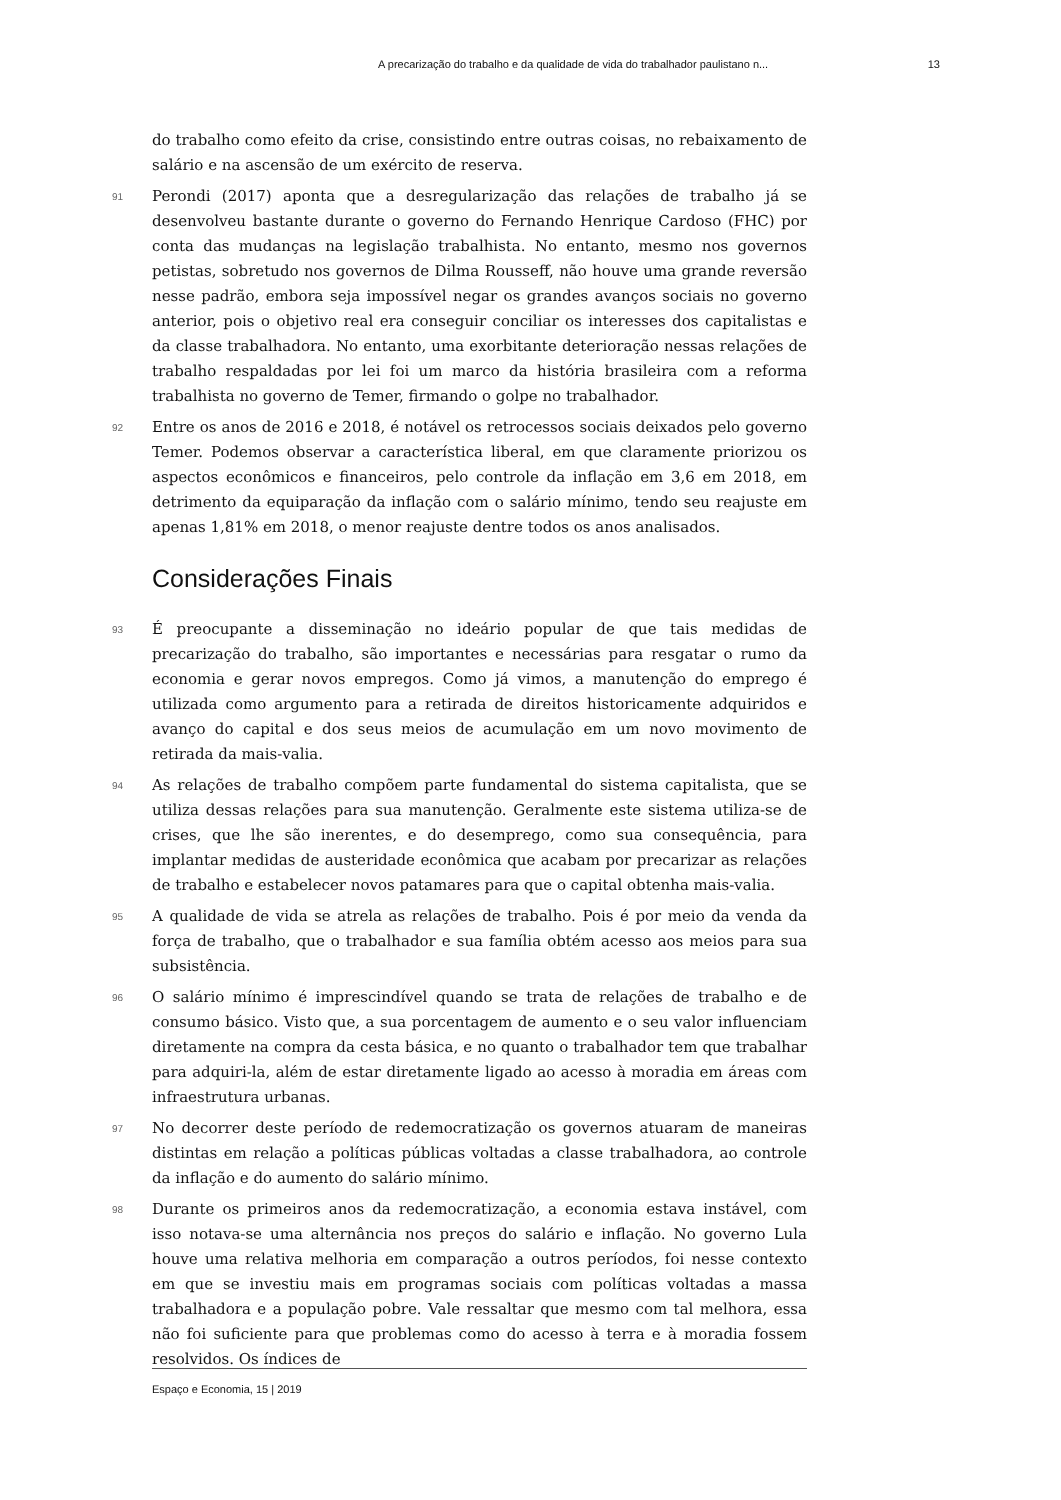A precarização do trabalho e da qualidade de vida do trabalhador paulistano n... 13
do trabalho como efeito da crise, consistindo entre outras coisas, no rebaixamento de salário e na ascensão de um exército de reserva.
91 Perondi (2017) aponta que a desregularização das relações de trabalho já se desenvolveu bastante durante o governo do Fernando Henrique Cardoso (FHC) por conta das mudanças na legislação trabalhista. No entanto, mesmo nos governos petistas, sobretudo nos governos de Dilma Rousseff, não houve uma grande reversão nesse padrão, embora seja impossível negar os grandes avanços sociais no governo anterior, pois o objetivo real era conseguir conciliar os interesses dos capitalistas e da classe trabalhadora. No entanto, uma exorbitante deterioração nessas relações de trabalho respaldadas por lei foi um marco da história brasileira com a reforma trabalhista no governo de Temer, firmando o golpe no trabalhador.
92 Entre os anos de 2016 e 2018, é notável os retrocessos sociais deixados pelo governo Temer. Podemos observar a característica liberal, em que claramente priorizou os aspectos econômicos e financeiros, pelo controle da inflação em 3,6 em 2018, em detrimento da equiparação da inflação com o salário mínimo, tendo seu reajuste em apenas 1,81% em 2018, o menor reajuste dentre todos os anos analisados.
Considerações Finais
93 É preocupante a disseminação no ideário popular de que tais medidas de precarização do trabalho, são importantes e necessárias para resgatar o rumo da economia e gerar novos empregos. Como já vimos, a manutenção do emprego é utilizada como argumento para a retirada de direitos historicamente adquiridos e avanço do capital e dos seus meios de acumulação em um novo movimento de retirada da mais-valia.
94 As relações de trabalho compõem parte fundamental do sistema capitalista, que se utiliza dessas relações para sua manutenção. Geralmente este sistema utiliza-se de crises, que lhe são inerentes, e do desemprego, como sua consequência, para implantar medidas de austeridade econômica que acabam por precarizar as relações de trabalho e estabelecer novos patamares para que o capital obtenha mais-valia.
95 A qualidade de vida se atrela as relações de trabalho. Pois é por meio da venda da força de trabalho, que o trabalhador e sua família obtém acesso aos meios para sua subsistência.
96 O salário mínimo é imprescindível quando se trata de relações de trabalho e de consumo básico. Visto que, a sua porcentagem de aumento e o seu valor influenciam diretamente na compra da cesta básica, e no quanto o trabalhador tem que trabalhar para adquiri-la, além de estar diretamente ligado ao acesso à moradia em áreas com infraestrutura urbanas.
97 No decorrer deste período de redemocratização os governos atuaram de maneiras distintas em relação a políticas públicas voltadas a classe trabalhadora, ao controle da inflação e do aumento do salário mínimo.
98 Durante os primeiros anos da redemocratização, a economia estava instável, com isso notava-se uma alternância nos preços do salário e inflação. No governo Lula houve uma relativa melhoria em comparação a outros períodos, foi nesse contexto em que se investiu mais em programas sociais com políticas voltadas a massa trabalhadora e a população pobre. Vale ressaltar que mesmo com tal melhora, essa não foi suficiente para que problemas como do acesso à terra e à moradia fossem resolvidos. Os índices de
Espaço e Economia, 15 | 2019